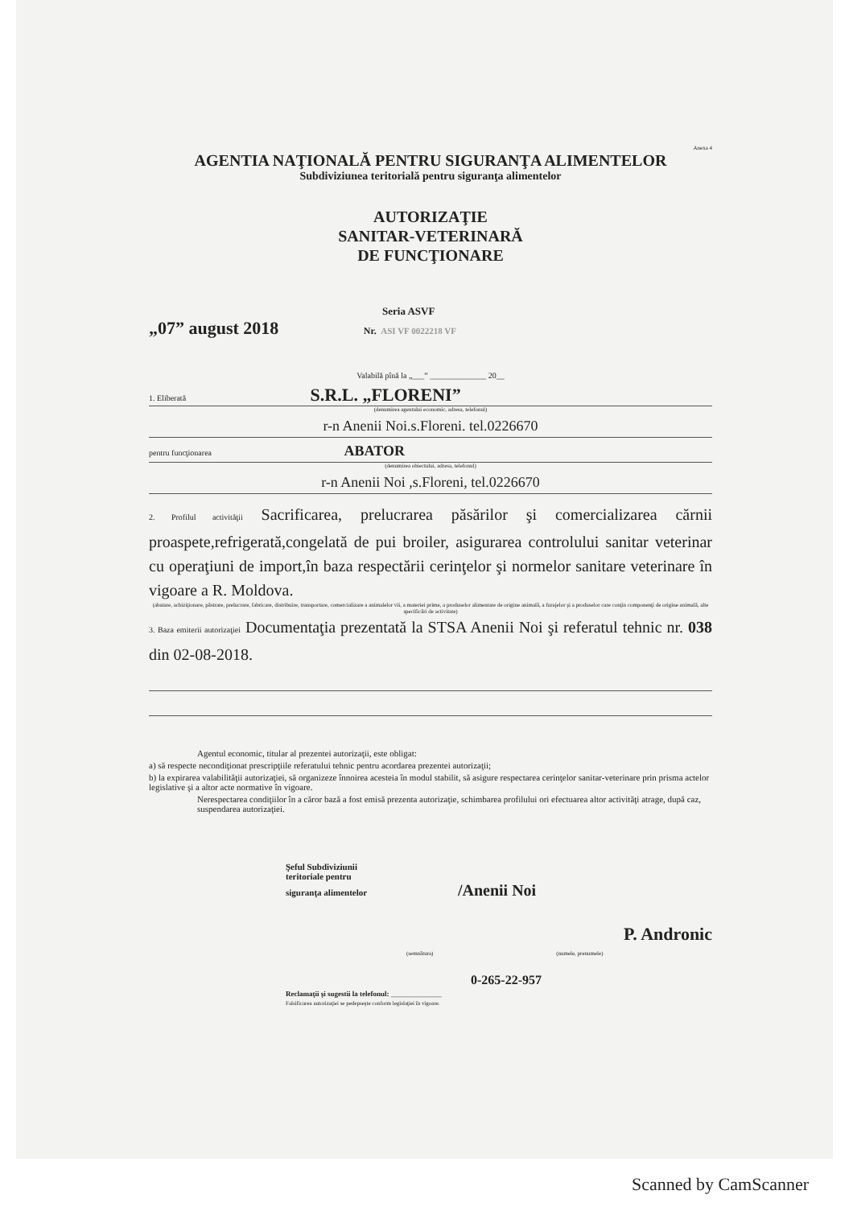Anexa 4
AGENTIA NAŢIONALĂ PENTRU SIGURANŢA ALIMENTELOR
Subdiviziunea teritorială pentru siguranţa alimentelor
AUTORIZAŢIE
SANITAR-VETERINARĂ
DE FUNCŢIONARE
Seria ASVF
„07” august 2018 Nr. ASI VF 0022218 VF
Valabilă pînă la „___” ______________ 20__
1. Eliberată S.R.L. „FLORENI”
(denumirea agentului economic, adresa, telefonul)
r-n Anenii Noi.s.Floreni. tel.0226670
pentru funcţionarea ABATOR
(denumirea obiectului, adresa, telefonul)
r-n Anenii Noi ,s.Floreni, tel.0226670
2. Profilul activităţii Sacrificarea, prelucrarea păsărilor şi comercializarea cărnii proaspete,refrigerată,congelată de pui broiler, asigurarea controlului sanitar veterinar cu operaţiuni de import,în baza respectării cerinţelor şi normelor sanitare veterinare în vigoare a R. Moldova.
(abatare, achiziţionare, păstrare, prelucrare, fabricare, distribuire, transportare, comercializare a animalelor vii, a materiei prime, a produselor alimentare de origine animală, a furajelor şi a produselor care conţin componenţi de origine animală, alte specificări de activitate)
3. Baza emiterii autorizaţiei Documentaţia prezentată la STSA Anenii Noi şi referatul tehnic nr. 038 din 02-08-2018.
Agentul economic, titular al prezentei autorizaţii, este obligat:
a) să respecte necondiţionat prescripţiile referatului tehnic pentru acordarea prezentei autorizaţii;
b) la expirarea valabilităţii autorizaţiei, să organizeze înnoirea acesteia în modul stabilit, să asigure respectarea cerinţelor sanitar-veterinare prin prisma actelor legislative şi a altor acte normative în vigoare.
Nerespectarea condiţiilor în a căror bază a fost emisă prezenta autorizaţie, schimbarea profilului ori efectuarea altor activităţi atrage, după caz, suspendarea autorizaţiei.
Şeful Subdiviziunii
teritoriale pentru
siguranţa alimentelor /Anenii Noi
P. Andronic
(semnătura) (numele, prenumele)
0-265-22-957
Reclamaţii şi sugestii la telefonul: ______________
Falsificarea autorizaţiei se pedepseşte conform legislaţiei în vigoare.
Scanned by CamScanner